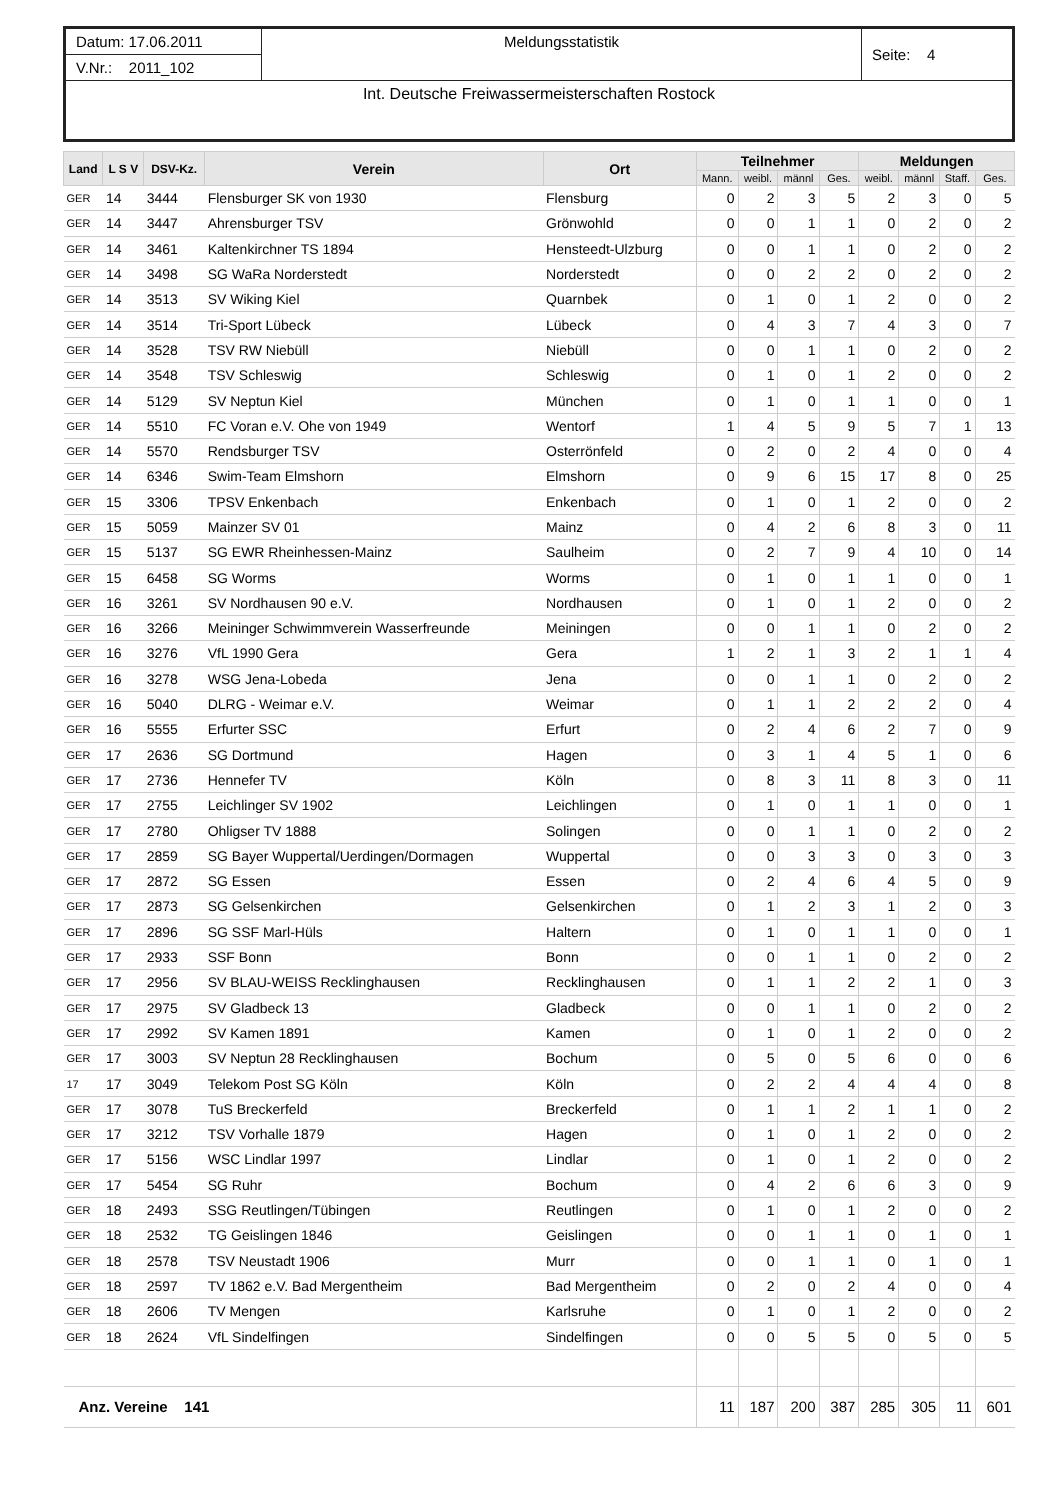| Datum: 17.06.2011 | Meldungsstatistik | Seite: 4 |
| V.Nr.: 2011_102 | | |
| Int. Deutsche Freiwassermeisterschaften Rostock | | |
| Land | L S V | DSV-Kz. | Verein | Ort | Teilnehmer | | | | Meldungen | | | |
| --- | --- | --- | --- | --- | --- | --- | --- | --- | --- | --- | --- | --- |
| | | | | | Mann. | weibl. | männl | Ges. | weibl. | männl | Staff. | Ges. |
| GER | 14 | 3444 | Flensburger SK von 1930 | Flensburg | 0 | 2 | 3 | 5 | 2 | 3 | 0 | 5 |
| GER | 14 | 3447 | Ahrensburger TSV | Grönwohld | 0 | 0 | 1 | 1 | 0 | 2 | 0 | 2 |
| GER | 14 | 3461 | Kaltenkirchner TS 1894 | Hensteedt-Ulzburg | 0 | 0 | 1 | 1 | 0 | 2 | 0 | 2 |
| GER | 14 | 3498 | SG WaRa Norderstedt | Norderstedt | 0 | 0 | 2 | 2 | 0 | 2 | 0 | 2 |
| GER | 14 | 3513 | SV Wiking Kiel | Quarnbek | 0 | 1 | 0 | 1 | 2 | 0 | 0 | 2 |
| GER | 14 | 3514 | Tri-Sport Lübeck | Lübeck | 0 | 4 | 3 | 7 | 4 | 3 | 0 | 7 |
| GER | 14 | 3528 | TSV RW Niebüll | Niebüll | 0 | 0 | 1 | 1 | 0 | 2 | 0 | 2 |
| GER | 14 | 3548 | TSV Schleswig | Schleswig | 0 | 1 | 0 | 1 | 2 | 0 | 0 | 2 |
| GER | 14 | 5129 | SV Neptun Kiel | München | 0 | 1 | 0 | 1 | 1 | 0 | 0 | 1 |
| GER | 14 | 5510 | FC Voran e.V. Ohe von 1949 | Wentorf | 1 | 4 | 5 | 9 | 5 | 7 | 1 | 13 |
| GER | 14 | 5570 | Rendsburger TSV | Osterrönfeld | 0 | 2 | 0 | 2 | 4 | 0 | 0 | 4 |
| GER | 14 | 6346 | Swim-Team Elmshorn | Elmshorn | 0 | 9 | 6 | 15 | 17 | 8 | 0 | 25 |
| GER | 15 | 3306 | TPSV Enkenbach | Enkenbach | 0 | 1 | 0 | 1 | 2 | 0 | 0 | 2 |
| GER | 15 | 5059 | Mainzer SV 01 | Mainz | 0 | 4 | 2 | 6 | 8 | 3 | 0 | 11 |
| GER | 15 | 5137 | SG EWR Rheinhessen-Mainz | Saulheim | 0 | 2 | 7 | 9 | 4 | 10 | 0 | 14 |
| GER | 15 | 6458 | SG Worms | Worms | 0 | 1 | 0 | 1 | 1 | 0 | 0 | 1 |
| GER | 16 | 3261 | SV Nordhausen 90 e.V. | Nordhausen | 0 | 1 | 0 | 1 | 2 | 0 | 0 | 2 |
| GER | 16 | 3266 | Meininger Schwimmverein Wasserfreunde | Meiningen | 0 | 0 | 1 | 1 | 0 | 2 | 0 | 2 |
| GER | 16 | 3276 | VfL 1990 Gera | Gera | 1 | 2 | 1 | 3 | 2 | 1 | 1 | 4 |
| GER | 16 | 3278 | WSG Jena-Lobeda | Jena | 0 | 0 | 1 | 1 | 0 | 2 | 0 | 2 |
| GER | 16 | 5040 | DLRG - Weimar e.V. | Weimar | 0 | 1 | 1 | 2 | 2 | 2 | 0 | 4 |
| GER | 16 | 5555 | Erfurter SSC | Erfurt | 0 | 2 | 4 | 6 | 2 | 7 | 0 | 9 |
| GER | 17 | 2636 | SG Dortmund | Hagen | 0 | 3 | 1 | 4 | 5 | 1 | 0 | 6 |
| GER | 17 | 2736 | Hennefer TV | Köln | 0 | 8 | 3 | 11 | 8 | 3 | 0 | 11 |
| GER | 17 | 2755 | Leichlinger SV 1902 | Leichlingen | 0 | 1 | 0 | 1 | 1 | 0 | 0 | 1 |
| GER | 17 | 2780 | Ohligser TV 1888 | Solingen | 0 | 0 | 1 | 1 | 0 | 2 | 0 | 2 |
| GER | 17 | 2859 | SG Bayer Wuppertal/Uerdingen/Dormagen | Wuppertal | 0 | 0 | 3 | 3 | 0 | 3 | 0 | 3 |
| GER | 17 | 2872 | SG Essen | Essen | 0 | 2 | 4 | 6 | 4 | 5 | 0 | 9 |
| GER | 17 | 2873 | SG Gelsenkirchen | Gelsenkirchen | 0 | 1 | 2 | 3 | 1 | 2 | 0 | 3 |
| GER | 17 | 2896 | SG SSF Marl-Hüls | Haltern | 0 | 1 | 0 | 1 | 1 | 0 | 0 | 1 |
| GER | 17 | 2933 | SSF Bonn | Bonn | 0 | 0 | 1 | 1 | 0 | 2 | 0 | 2 |
| GER | 17 | 2956 | SV BLAU-WEISS Recklinghausen | Recklinghausen | 0 | 1 | 1 | 2 | 2 | 1 | 0 | 3 |
| GER | 17 | 2975 | SV Gladbeck 13 | Gladbeck | 0 | 0 | 1 | 1 | 0 | 2 | 0 | 2 |
| GER | 17 | 2992 | SV Kamen 1891 | Kamen | 0 | 1 | 0 | 1 | 2 | 0 | 0 | 2 |
| GER | 17 | 3003 | SV Neptun 28 Recklinghausen | Bochum | 0 | 5 | 0 | 5 | 6 | 0 | 0 | 6 |
| 17 | 17 | 3049 | Telekom Post SG Köln | Köln | 0 | 2 | 2 | 4 | 4 | 4 | 0 | 8 |
| GER | 17 | 3078 | TuS Breckerfeld | Breckerfeld | 0 | 1 | 1 | 2 | 1 | 1 | 0 | 2 |
| GER | 17 | 3212 | TSV Vorhalle 1879 | Hagen | 0 | 1 | 0 | 1 | 2 | 0 | 0 | 2 |
| GER | 17 | 5156 | WSC Lindlar 1997 | Lindlar | 0 | 1 | 0 | 1 | 2 | 0 | 0 | 2 |
| GER | 17 | 5454 | SG Ruhr | Bochum | 0 | 4 | 2 | 6 | 6 | 3 | 0 | 9 |
| GER | 18 | 2493 | SSG Reutlingen/Tübingen | Reutlingen | 0 | 1 | 0 | 1 | 2 | 0 | 0 | 2 |
| GER | 18 | 2532 | TG Geislingen 1846 | Geislingen | 0 | 0 | 1 | 1 | 0 | 1 | 0 | 1 |
| GER | 18 | 2578 | TSV Neustadt 1906 | Murr | 0 | 0 | 1 | 1 | 0 | 1 | 0 | 1 |
| GER | 18 | 2597 | TV 1862 e.V. Bad Mergentheim | Bad Mergentheim | 0 | 2 | 0 | 2 | 4 | 0 | 0 | 4 |
| GER | 18 | 2606 | TV Mengen | Karlsruhe | 0 | 1 | 0 | 1 | 2 | 0 | 0 | 2 |
| GER | 18 | 2624 | VfL Sindelfingen | Sindelfingen | 0 | 0 | 5 | 5 | 0 | 5 | 0 | 5 |
| Anz. Vereine 141 | | | | | 11 | 187 | 200 | 387 | 285 | 305 | 11 | 601 |